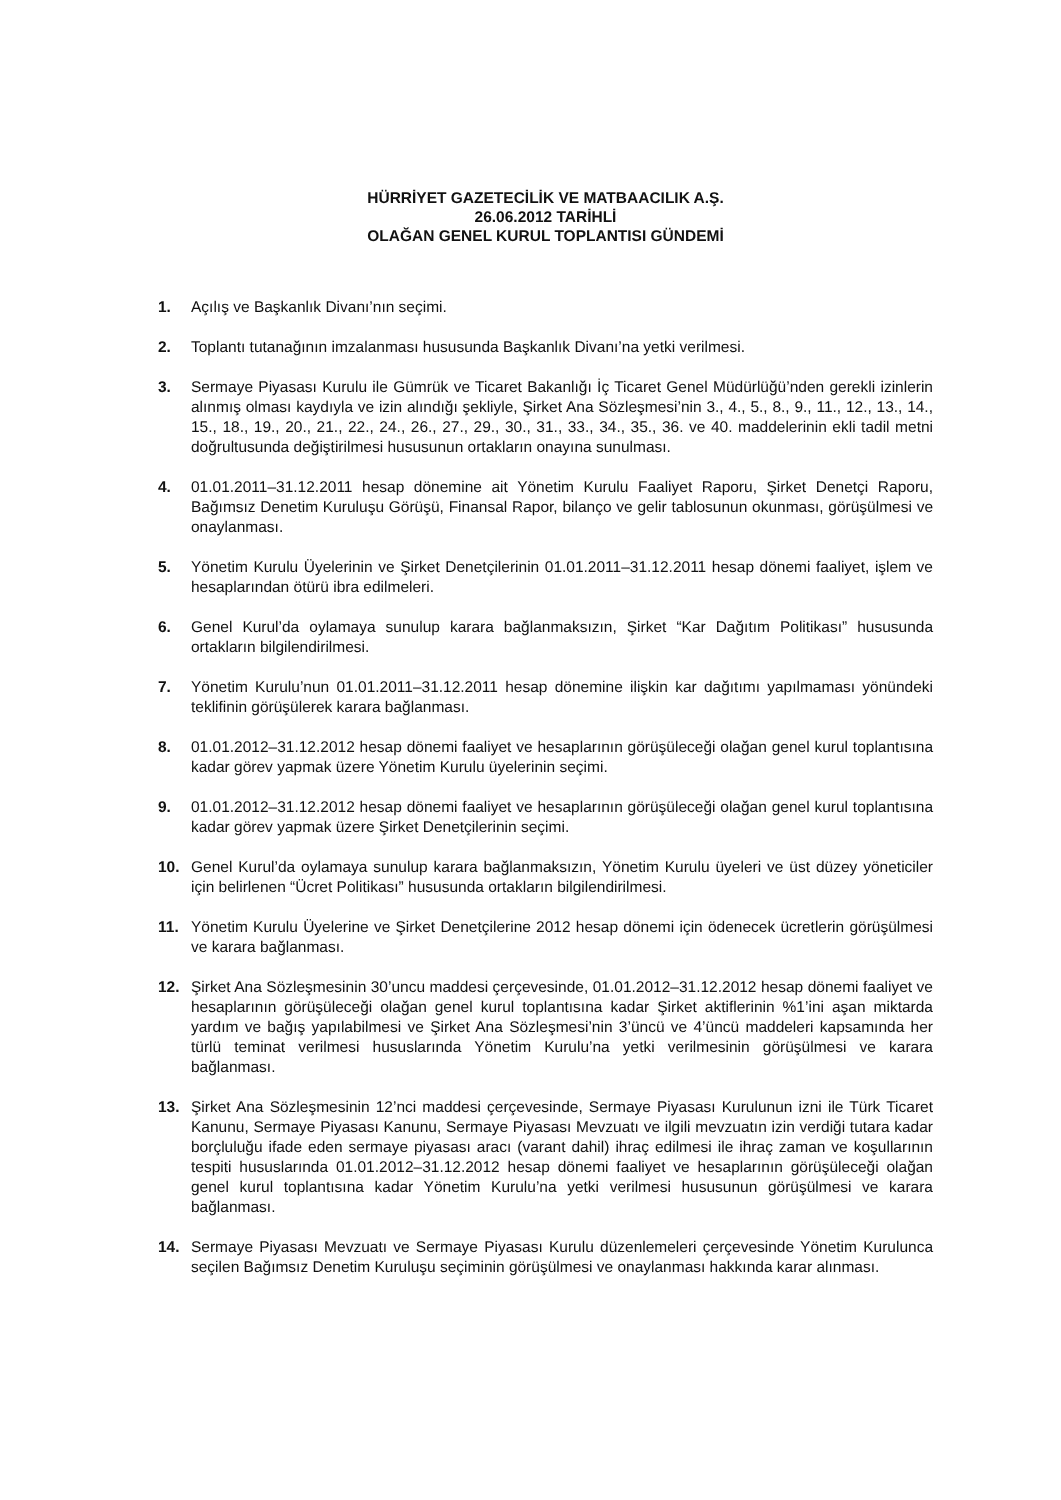HÜRRİYET GAZETECİLİK VE MATBAACILIK A.Ş.
26.06.2012 TARİHLİ
OLAĞAN GENEL KURUL TOPLANTISI GÜNDEMİ
1. Açılış ve Başkanlık Divanı’nın seçimi.
2. Toplantı tutanağının imzalanması hususunda Başkanlık Divanı’na yetki verilmesi.
3. Sermaye Piyasası Kurulu ile Gümrük ve Ticaret Bakanlığı İç Ticaret Genel Müdürlüğü’nden gerekli izinlerin alınmış olması kaydıyla ve izin alındığı şekliyle, Şirket Ana Sözleşmesi’nin 3., 4., 5., 8., 9., 11., 12., 13., 14., 15., 18., 19., 20., 21., 22., 24., 26., 27., 29., 30., 31., 33., 34., 35., 36. ve 40. maddelerinin ekli tadil metni doğrultusunda değiştirilmesi hususunun ortakların onayına sunulması.
4. 01.01.2011–31.12.2011 hesap dönemine ait Yönetim Kurulu Faaliyet Raporu, Şirket Denetçi Raporu, Bağımsız Denetim Kuruluşu Görüşü, Finansal Rapor, bilanço ve gelir tablosunun okunması, görüşülmesi ve onaylanması.
5. Yönetim Kurulu Üyelerinin ve Şirket Denetçilerinin 01.01.2011–31.12.2011 hesap dönemi faaliyet, işlem ve hesaplarından ötürü ibra edilmeleri.
6. Genel Kurul’da oylamaya sunulup karara bağlanmaksızın, Şirket “Kar Dağıtım Politikası” hususunda ortakların bilgilendirilmesi.
7. Yönetim Kurulu’nun 01.01.2011–31.12.2011 hesap dönemine ilişkin kar dağıtımı yapılmaması yönündeki teklifinin görüşülerek karara bağlanması.
8. 01.01.2012–31.12.2012 hesap dönemi faaliyet ve hesaplarının görüşüleceği olağan genel kurul toplantısına kadar görev yapmak üzere Yönetim Kurulu üyelerinin seçimi.
9. 01.01.2012–31.12.2012 hesap dönemi faaliyet ve hesaplarının görüşüleceği olağan genel kurul toplantısına kadar görev yapmak üzere Şirket Denetçilerinin seçimi.
10. Genel Kurul’da oylamaya sunulup karara bağlanmaksızın, Yönetim Kurulu üyeleri ve üst düzey yöneticiler için belirlenen “Ücret Politikası” hususunda ortakların bilgilendirilmesi.
11. Yönetim Kurulu Üyelerine ve Şirket Denetçilerine 2012 hesap dönemi için ödenecek ücretlerin görüşülmesi ve karara bağlanması.
12. Şirket Ana Sözleşmesinin 30’uncu maddesi çerçevesinde, 01.01.2012–31.12.2012 hesap dönemi faaliyet ve hesaplarının görüşüleceği olağan genel kurul toplantısına kadar Şirket aktiflerinin %1’ini aşan miktarda yardım ve bağış yapılabilmesi ve Şirket Ana Sözleşmesi’nin 3’üncü ve 4’üncü maddeleri kapsamında her türlü teminat verilmesi hususlarında Yönetim Kurulu’na yetki verilmesinin görüşülmesi ve karara bağlanması.
13. Şirket Ana Sözleşmesinin 12’nci maddesi çerçevesinde, Sermaye Piyasası Kurulunun izni ile Türk Ticaret Kanunu, Sermaye Piyasası Kanunu, Sermaye Piyasası Mevzuatı ve ilgili mevzuatın izin verdiği tutara kadar borçluluğu ifade eden sermaye piyasası aracı (varant dahil) ihraç edilmesi ile ihraç zaman ve koşullarının tespiti hususlarında 01.01.2012–31.12.2012 hesap dönemi faaliyet ve hesaplarının görüşüleceği olağan genel kurul toplantısına kadar Yönetim Kurulu’na yetki verilmesi hususunun görüşülmesi ve karara bağlanması.
14. Sermaye Piyasası Mevzuatı ve Sermaye Piyasası Kurulu düzenlemeleri çerçevesinde Yönetim Kurulunca seçilen Bağımsız Denetim Kuruluşu seçiminin görüşülmesi ve onaylanması hakkında karar alınması.